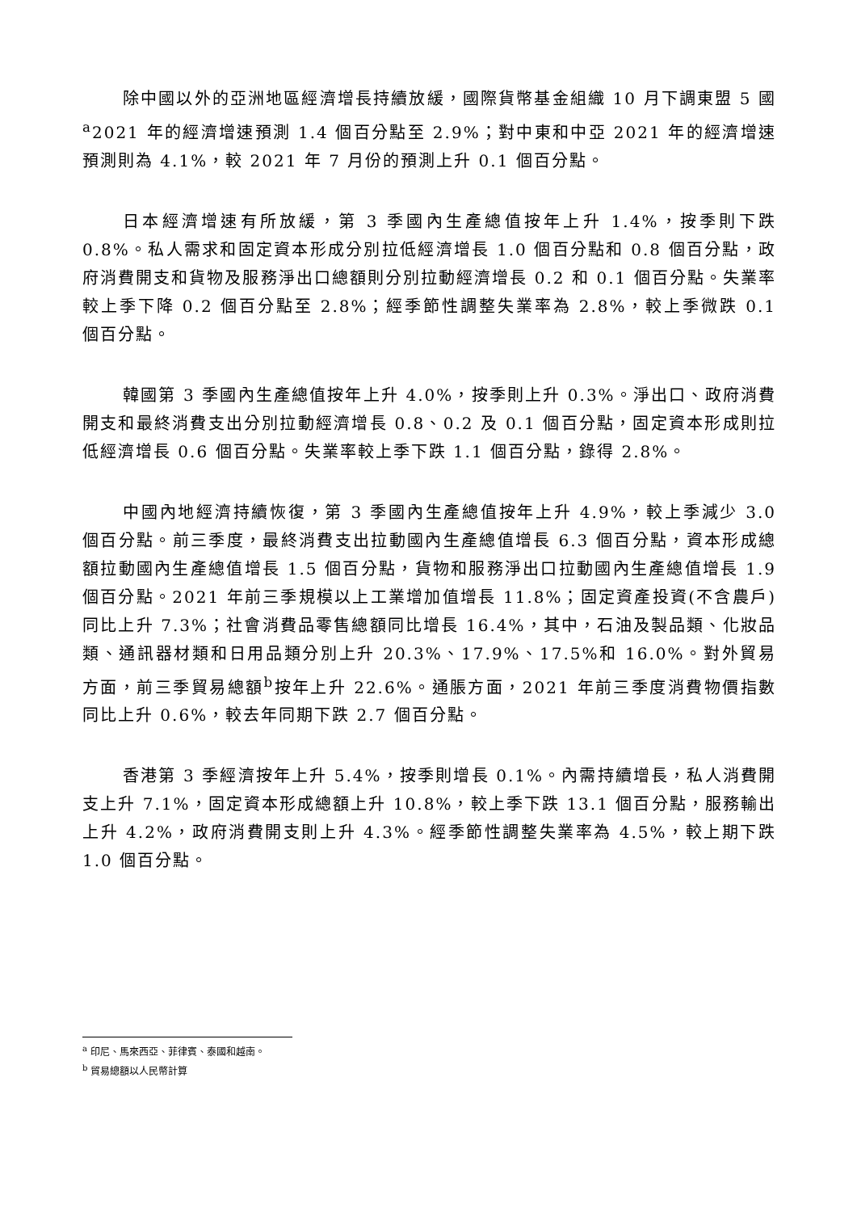除中國以外的亞洲地區經濟增長持續放緩，國際貨幣基金組織 10 月下調東盟 5 國<sup>a</sup>2021 年的經濟增速預測 1.4 個百分點至 2.9%；對中東和中亞 2021 年的經濟增速預測則為 4.1%，較 2021 年 7 月份的預測上升 0.1 個百分點。
日本經濟增速有所放緩，第 3 季國內生產總值按年上升 1.4%，按季則下跌 0.8%。私人需求和固定資本形成分別拉低經濟增長 1.0 個百分點和 0.8 個百分點，政府消費開支和貨物及服務淨出口總額則分別拉動經濟增長 0.2 和 0.1 個百分點。失業率較上季下降 0.2 個百分點至 2.8%；經季節性調整失業率為 2.8%，較上季微跌 0.1 個百分點。
韓國第 3 季國內生產總值按年上升 4.0%，按季則上升 0.3%。淨出口、政府消費開支和最終消費支出分別拉動經濟增長 0.8、0.2 及 0.1 個百分點，固定資本形成則拉低經濟增長 0.6 個百分點。失業率較上季下跌 1.1 個百分點，錄得 2.8%。
中國內地經濟持續恢復，第 3 季國內生產總值按年上升 4.9%，較上季減少 3.0 個百分點。前三季度，最終消費支出拉動國內生產總值增長 6.3 個百分點，資本形成總額拉動國內生產總值增長 1.5 個百分點，貨物和服務淨出口拉動國內生產總值增長 1.9 個百分點。2021 年前三季規模以上工業增加值增長 11.8%；固定資產投資(不含農戶)同比上升 7.3%；社會消費品零售總額同比增長 16.4%，其中，石油及製品類、化妝品類、通訊器材類和日用品類分別上升 20.3%、17.9%、17.5%和 16.0%。對外貿易方面，前三季貿易總額<sup>b</sup>按年上升 22.6%。通脹方面，2021 年前三季度消費物價指數同比上升 0.6%，較去年同期下跌 2.7 個百分點。
香港第 3 季經濟按年上升 5.4%，按季則增長 0.1%。內需持續增長，私人消費開支上升 7.1%，固定資本形成總額上升 10.8%，較上季下跌 13.1 個百分點，服務輸出上升 4.2%，政府消費開支則上升 4.3%。經季節性調整失業率為 4.5%，較上期下跌 1.0 個百分點。
<sup>a</sup> 印尼、馬來西亞、菲律賓、泰國和越南。
<sup>b</sup> 貿易總額以人民幣計算